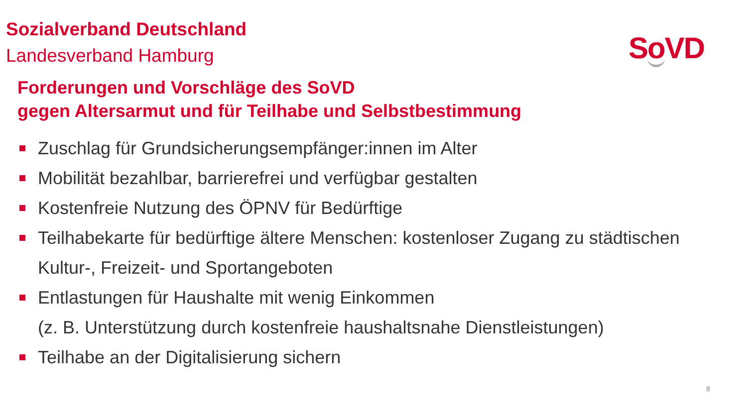Sozialverband Deutschland
Landesverband Hamburg
So VD
Forderungen und Vorschläge des SoVD
gegen Altersarmut und für Teilhabe und Selbstbestimmung
Zuschlag für Grundsicherungsempfänger:innen im Alter
Mobilität bezahlbar, barrierefrei und verfügbar gestalten
Kostenfreie Nutzung des ÖPNV für Bedürftige
Teilhabekarte für bedürftige ältere Menschen: kostenloser Zugang zu städtischen Kultur-, Freizeit- und Sportangeboten
Entlastungen für Haushalte mit wenig Einkommen
(z. B. Unterstützung durch kostenfreie haushaltsnahe Dienstleistungen)
Teilhabe an der Digitalisierung sichern
8